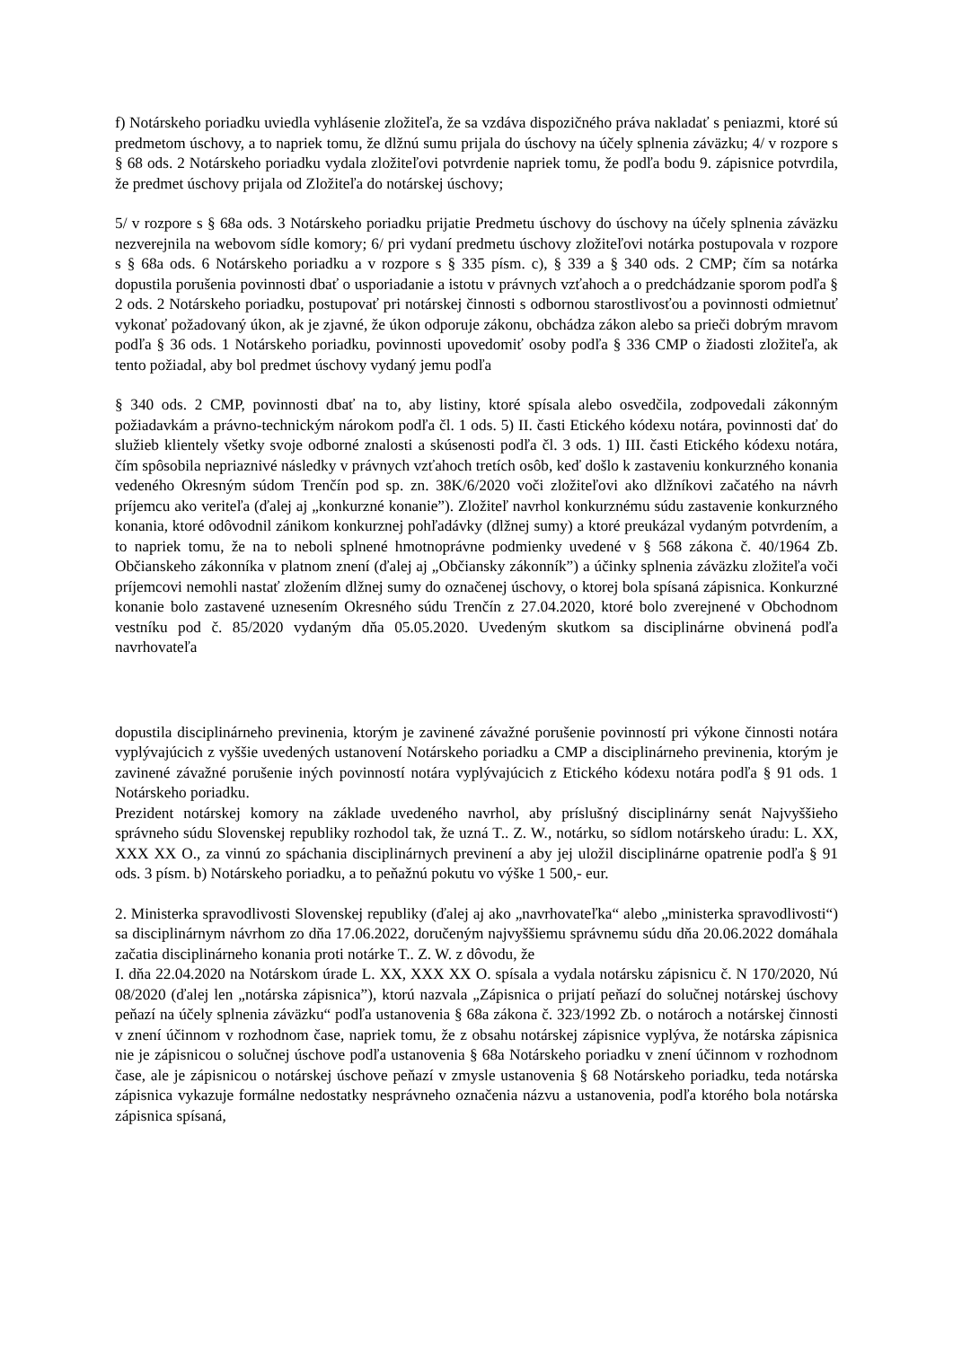f) Notárskeho poriadku uviedla vyhlásenie zložiteľa, že sa vzdáva dispozičného práva nakladať s peniazmi, ktoré sú predmetom úschovy, a to napriek tomu, že dlžnú sumu prijala do úschovy na účely splnenia záväzku; 4/ v rozpore s § 68 ods. 2 Notárskeho poriadku vydala zložiteľovi potvrdenie napriek tomu, že podľa bodu 9. zápisnice potvrdila, že predmet úschovy prijala od Zložiteľa do notárskej úschovy;
5/ v rozpore s § 68a ods. 3 Notárskeho poriadku prijatie Predmetu úschovy do úschovy na účely splnenia záväzku nezverejnila na webovom sídle komory; 6/ pri vydaní predmetu úschovy zložiteľovi notárka postupovala v rozpore s § 68a ods. 6 Notárskeho poriadku a v rozpore s § 335 písm. c), § 339 a § 340 ods. 2 CMP; čím sa notárka dopustila porušenia povinnosti dbať o usporiadanie a istotu v právnych vzťahoch a o predchádzanie sporom podľa § 2 ods. 2 Notárskeho poriadku, postupovať pri notárskej činnosti s odbornou starostlivosťou a povinnosti odmietnuť vykonať požadovaný úkon, ak je zjavné, že úkon odporuje zákonu, obchádza zákon alebo sa prieči dobrým mravom podľa § 36 ods. 1 Notárskeho poriadku, povinnosti upovedomiť osoby podľa § 336 CMP o žiadosti zložiteľa, ak tento požiadal, aby bol predmet úschovy vydaný jemu podľa
§ 340 ods. 2 CMP, povinnosti dbať na to, aby listiny, ktoré spísala alebo osvedčila, zodpovedali zákonným požiadavkám a právno-technickým nárokom podľa čl. 1 ods. 5) II. časti Etického kódexu notára, povinnosti dať do služieb klientely všetky svoje odborné znalosti a skúsenosti podľa čl. 3 ods. 1) III. časti Etického kódexu notára, čím spôsobila nepriaznivé následky v právnych vzťahoch tretích osôb, keď došlo k zastaveniu konkurzného konania vedeného Okresným súdom Trenčín pod sp. zn. 38K/6/2020 voči zložiteľovi ako dlžníkovi začatého na návrh príjemcu ako veriteľa (ďalej aj „konkurzné konanie”). Zložiteľ navrhol konkurznému súdu zastavenie konkurzného konania, ktoré odôvodnil zánikom konkurznej pohľadávky (dlžnej sumy) a ktoré preukázal vydaným potvrdením, a to napriek tomu, že na to neboli splnené hmotnoprávne podmienky uvedené v § 568 zákona č. 40/1964 Zb. Občianskeho zákonníka v platnom znení (ďalej aj „Občiansky zákonník”) a účinky splnenia záväzku zložiteľa voči príjemcovi nemohli nastať zložením dlžnej sumy do označenej úschovy, o ktorej bola spísaná zápisnica. Konkurzné konanie bolo zastavené uznesením Okresného súdu Trenčín z 27.04.2020, ktoré bolo zverejnené v Obchodnom vestníku pod č. 85/2020 vydaným dňa 05.05.2020. Uvedeným skutkom sa disciplinárne obvinená podľa navrhovateľa
dopustila disciplinárneho previnenia, ktorým je zavinené závažné porušenie povinností pri výkone činnosti notára vyplývajúcich z vyššie uvedených ustanovení Notárskeho poriadku a CMP a disciplinárneho previnenia, ktorým je zavinené závažné porušenie iných povinností notára vyplývajúcich z Etického kódexu notára podľa § 91 ods. 1 Notárskeho poriadku.
Prezident notárskej komory na základe uvedeného navrhol, aby príslušný disciplinárny senát Najvyššieho správneho súdu Slovenskej republiky rozhodol tak, že uzná T.. Z. W., notárku, so sídlom notárskeho úradu: L. XX, XXX XX O., za vinnú zo spáchania disciplinárnych previnení a aby jej uložil disciplinárne opatrenie podľa § 91 ods. 3 písm. b) Notárskeho poriadku, a to peňažnú pokutu vo výške 1 500,- eur.
2. Ministerka spravodlivosti Slovenskej republiky (ďalej aj ako „navrhovateľka“ alebo „ministerka spravodlivosti“) sa disciplinárnym návrhom zo dňa 17.06.2022, doručeným najvyššiemu správnemu súdu dňa 20.06.2022 domáhala začatia disciplinárneho konania proti notárke T.. Z. W. z dôvodu, že
I. dňa 22.04.2020 na Notárskom úrade L. XX, XXX XX O. spísala a vydala notársku zápisnicu č. N 170/2020, Nú 08/2020 (ďalej len „notárska zápisnica”), ktorú nazvala „Zápisnica o prijatí peňazí do solučnej notárskej úschovy peňazí na účely splnenia záväzku“ podľa ustanovenia § 68a zákona č. 323/1992 Zb. o notároch a notárskej činnosti v znení účinnom v rozhodnom čase, napriek tomu, že z obsahu notárskej zápisnice vyplýva, že notárska zápisnica nie je zápisnicou o solučnej úschove podľa ustanovenia § 68a Notárskeho poriadku v znení účinnom v rozhodnom čase, ale je zápisnicou o notárskej úschove peňazí v zmysle ustanovenia § 68 Notárskeho poriadku, teda notárska zápisnica vykazuje formálne nedostatky nesprávneho označenia názvu a ustanovenia, podľa ktorého bola notárska zápisnica spísaná,